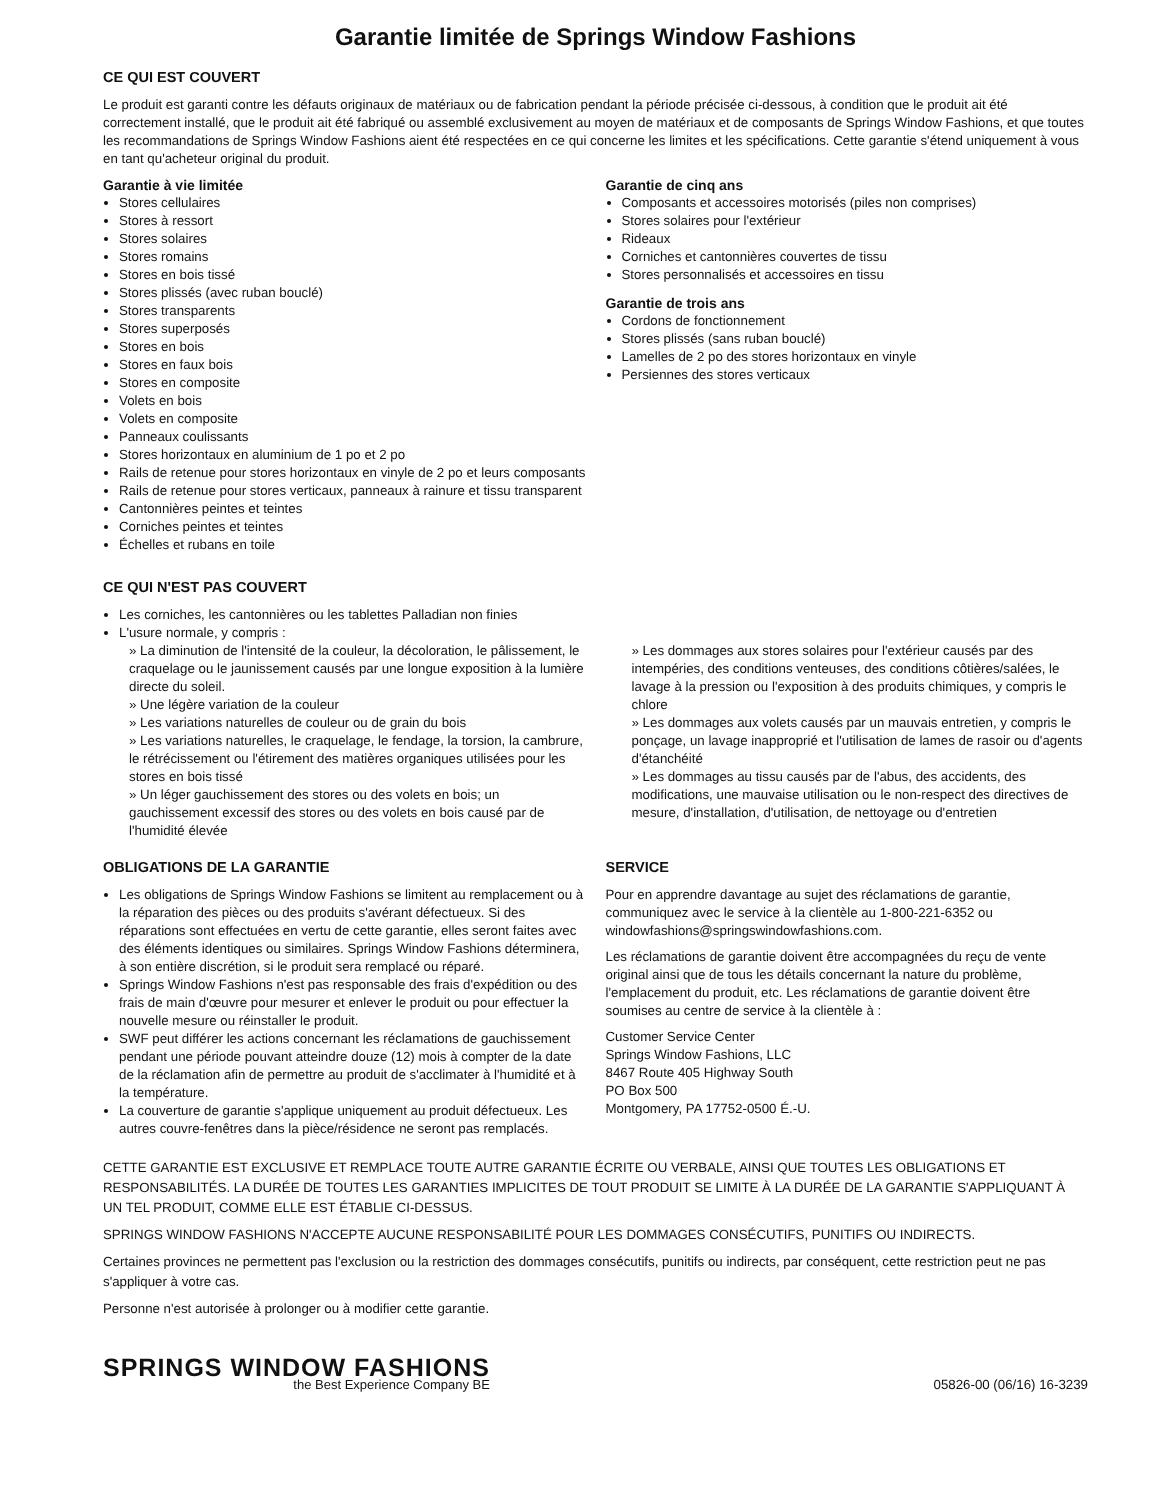Garantie limitée de Springs Window Fashions
CE QUI EST COUVERT
Le produit est garanti contre les défauts originaux de matériaux ou de fabrication pendant la période précisée ci-dessous, à condition que le produit ait été correctement installé, que le produit ait été fabriqué ou assemblé exclusivement au moyen de matériaux et de composants de Springs Window Fashions, et que toutes les recommandations de Springs Window Fashions aient été respectées en ce qui concerne les limites et les spécifications. Cette garantie s'étend uniquement à vous en tant qu'acheteur original du produit.
Garantie à vie limitée
Stores cellulaires
Stores à ressort
Stores solaires
Stores romains
Stores en bois tissé
Stores plissés (avec ruban bouclé)
Stores transparents
Stores superposés
Stores en bois
Stores en faux bois
Stores en composite
Volets en bois
Volets en composite
Panneaux coulissants
Stores horizontaux en aluminium de 1 po et 2 po
Rails de retenue pour stores horizontaux en vinyle de 2 po et leurs composants
Rails de retenue pour stores verticaux, panneaux à rainure et tissu transparent
Cantonnières peintes et teintes
Corniches peintes et teintes
Échelles et rubans en toile
Garantie de cinq ans
Composants et accessoires motorisés (piles non comprises)
Stores solaires pour l'extérieur
Rideaux
Corniches et cantonnières couvertes de tissu
Stores personnalisés et accessoires en tissu
Garantie de trois ans
Cordons de fonctionnement
Stores plissés (sans ruban bouclé)
Lamelles de 2 po des stores horizontaux en vinyle
Persiennes des stores verticaux
CE QUI N'EST PAS COUVERT
Les corniches, les cantonnières ou les tablettes Palladian non finies
L'usure normale, y compris :
» La diminution de l'intensité de la couleur, la décoloration, le pâlissement, le craquelage ou le jaunissement causés par une longue exposition à la lumière directe du soleil.
» Une légère variation de la couleur
» Les variations naturelles de couleur ou de grain du bois
» Les variations naturelles, le craquelage, le fendage, la torsion, la cambrure, le rétrécissement ou l'étirement des matières organiques utilisées pour les stores en bois tissé
» Un léger gauchissement des stores ou des volets en bois; un gauchissement excessif des stores ou des volets en bois causé par de l'humidité élevée
» Les dommages aux stores solaires pour l'extérieur causés par des intempéries, des conditions venteuses, des conditions côtières/salées, le lavage à la pression ou l'exposition à des produits chimiques, y compris le chlore
» Les dommages aux volets causés par un mauvais entretien, y compris le ponçage, un lavage inapproprié et l'utilisation de lames de rasoir ou d'agents d'étanchéité
» Les dommages au tissu causés par de l'abus, des accidents, des modifications, une mauvaise utilisation ou le non-respect des directives de mesure, d'installation, d'utilisation, de nettoyage ou d'entretien
OBLIGATIONS DE LA GARANTIE
Les obligations de Springs Window Fashions se limitent au remplacement ou à la réparation des pièces ou des produits s'avérant défectueux. Si des réparations sont effectuées en vertu de cette garantie, elles seront faites avec des éléments identiques ou similaires. Springs Window Fashions déterminera, à son entière discrétion, si le produit sera remplacé ou réparé.
Springs Window Fashions n'est pas responsable des frais d'expédition ou des frais de main d'œuvre pour mesurer et enlever le produit ou pour effectuer la nouvelle mesure ou réinstaller le produit.
SWF peut différer les actions concernant les réclamations de gauchissement pendant une période pouvant atteindre douze (12) mois à compter de la date de la réclamation afin de permettre au produit de s'acclimater à l'humidité et à la température.
La couverture de garantie s'applique uniquement au produit défectueux. Les autres couvre-fenêtres dans la pièce/résidence ne seront pas remplacés.
SERVICE
Pour en apprendre davantage au sujet des réclamations de garantie, communiquez avec le service à la clientèle au 1-800-221-6352 ou windowfashions@springswindowfashions.com.
Les réclamations de garantie doivent être accompagnées du reçu de vente original ainsi que de tous les détails concernant la nature du problème, l'emplacement du produit, etc. Les réclamations de garantie doivent être soumises au centre de service à la clientèle à :
Customer Service Center
Springs Window Fashions, LLC
8467 Route 405 Highway South
PO Box 500
Montgomery, PA 17752-0500 É.-U.
CETTE GARANTIE EST EXCLUSIVE ET REMPLACE TOUTE AUTRE GARANTIE ÉCRITE OU VERBALE, AINSI QUE TOUTES LES OBLIGATIONS ET RESPONSABILITÉS. LA DURÉE DE TOUTES LES GARANTIES IMPLICITES DE TOUT PRODUIT SE LIMITE À LA DURÉE DE LA GARANTIE S'APPLIQUANT À UN TEL PRODUIT, COMME ELLE EST ÉTABLIE CI-DESSUS.
SPRINGS WINDOW FASHIONS N'ACCEPTE AUCUNE RESPONSABILITÉ POUR LES DOMMAGES CONSÉCUTIFS, PUNITIFS OU INDIRECTS.
Certaines provinces ne permettent pas l'exclusion ou la restriction des dommages consécutifs, punitifs ou indirects, par conséquent, cette restriction peut ne pas s'appliquer à votre cas.
Personne n'est autorisée à prolonger ou à modifier cette garantie.
SPRINGS WINDOW FASHIONS
the Best Experience Company BE
05826-00 (06/16) 16-3239